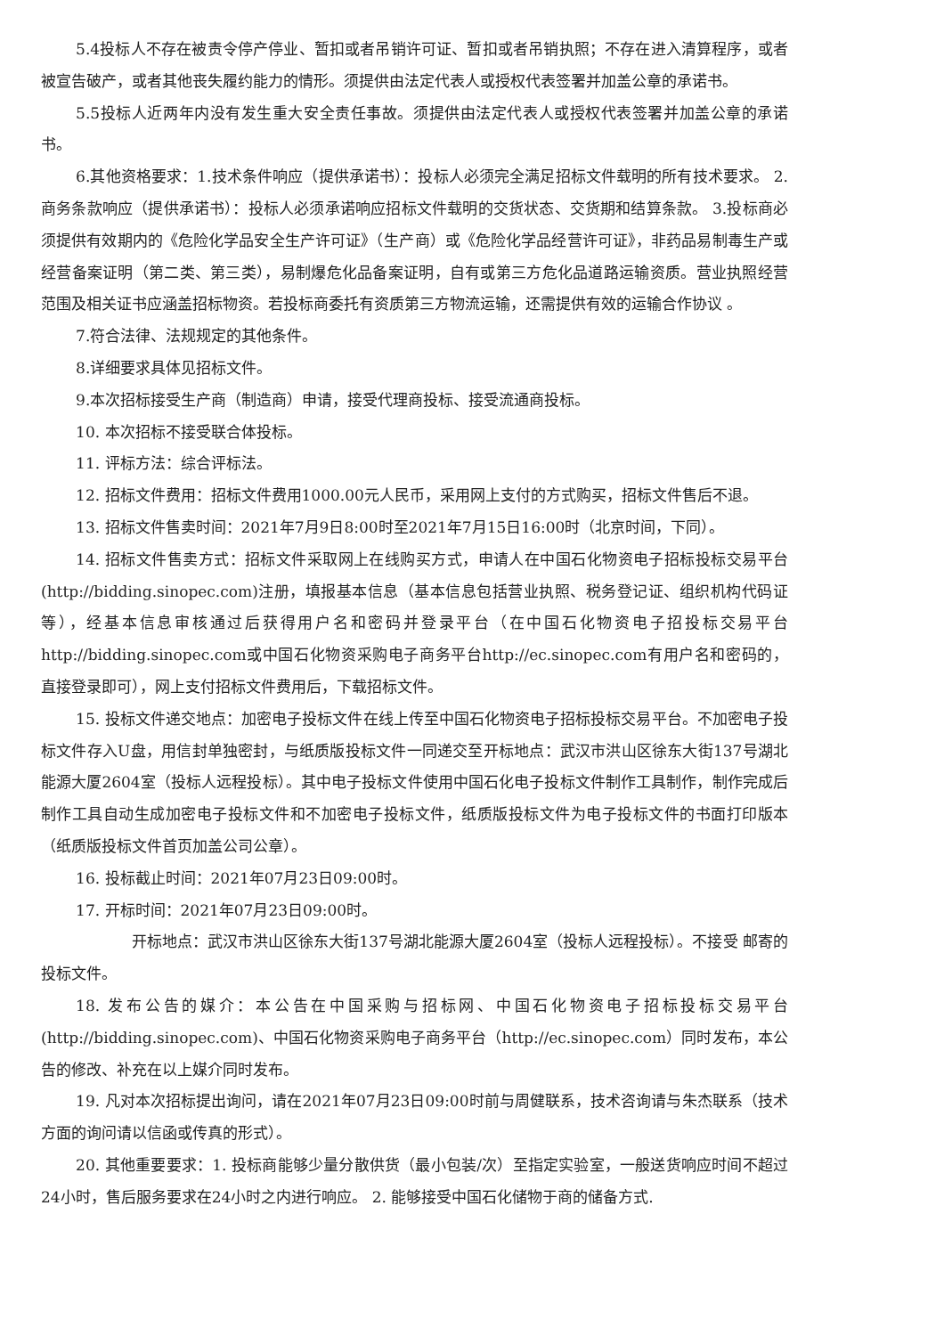5.4投标人不存在被责令停产停业、暂扣或者吊销许可证、暂扣或者吊销执照；不存在进入清算程序，或者被宣告破产，或者其他丧失履约能力的情形。须提供由法定代表人或授权代表签署并加盖公章的承诺书。
5.5投标人近两年内没有发生重大安全责任事故。须提供由法定代表人或授权代表签署并加盖公章的承诺书。
6.其他资格要求：1.技术条件响应（提供承诺书）：投标人必须完全满足招标文件载明的所有技术要求。 2.商务条款响应（提供承诺书）：投标人必须承诺响应招标文件载明的交货状态、交货期和结算条款。 3.投标商必须提供有效期内的《危险化学品安全生产许可证》（生产商）或《危险化学品经营许可证》，非药品易制毒生产或经营备案证明（第二类、第三类），易制爆危化品备案证明，自有或第三方危化品道路运输资质。营业执照经营范围及相关证书应涵盖招标物资。若投标商委托有资质第三方物流运输，还需提供有效的运输合作协议 。
7.符合法律、法规规定的其他条件。
8.详细要求具体见招标文件。
9.本次招标接受生产商（制造商）申请，接受代理商投标、接受流通商投标。
10. 本次招标不接受联合体投标。
11. 评标方法：综合评标法。
12. 招标文件费用：招标文件费用1000.00元人民币，采用网上支付的方式购买，招标文件售后不退。
13. 招标文件售卖时间：2021年7月9日8:00时至2021年7月15日16:00时（北京时间，下同）。
14. 招标文件售卖方式：招标文件采取网上在线购买方式，申请人在中国石化物资电子招标投标交易平台(http://bidding.sinopec.com)注册，填报基本信息（基本信息包括营业执照、税务登记证、组织机构代码证等），经基本信息审核通过后获得用户名和密码并登录平台（在中国石化物资电子招投标交易平台http://bidding.sinopec.com或中国石化物资采购电子商务平台http://ec.sinopec.com有用户名和密码的，直接登录即可），网上支付招标文件费用后，下载招标文件。
15. 投标文件递交地点：加密电子投标文件在线上传至中国石化物资电子招标投标交易平台。不加密电子投标文件存入U盘，用信封单独密封，与纸质版投标文件一同递交至开标地点：武汉市洪山区徐东大街137号湖北能源大厦2604室（投标人远程投标）。其中电子投标文件使用中国石化电子投标文件制作工具制作，制作完成后制作工具自动生成加密电子投标文件和不加密电子投标文件，纸质版投标文件为电子投标文件的书面打印版本（纸质版投标文件首页加盖公司公章）。
16. 投标截止时间：2021年07月23日09:00时。
17. 开标时间：2021年07月23日09:00时。
开标地点：武汉市洪山区徐东大街137号湖北能源大厦2604室（投标人远程投标）。不接受 邮寄的投标文件。
18. 发布公告的媒介：本公告在中国采购与招标网、中国石化物资电子招标投标交易平台(http://bidding.sinopec.com)、中国石化物资采购电子商务平台（http://ec.sinopec.com）同时发布，本公告的修改、补充在以上媒介同时发布。
19. 凡对本次招标提出询问，请在2021年07月23日09:00时前与周健联系，技术咨询请与朱杰联系（技术方面的询问请以信函或传真的形式）。
20. 其他重要要求：1. 投标商能够少量分散供货（最小包装/次）至指定实验室，一般送货响应时间不超过24小时，售后服务要求在24小时之内进行响应。 2. 能够接受中国石化储物于商的储备方式.